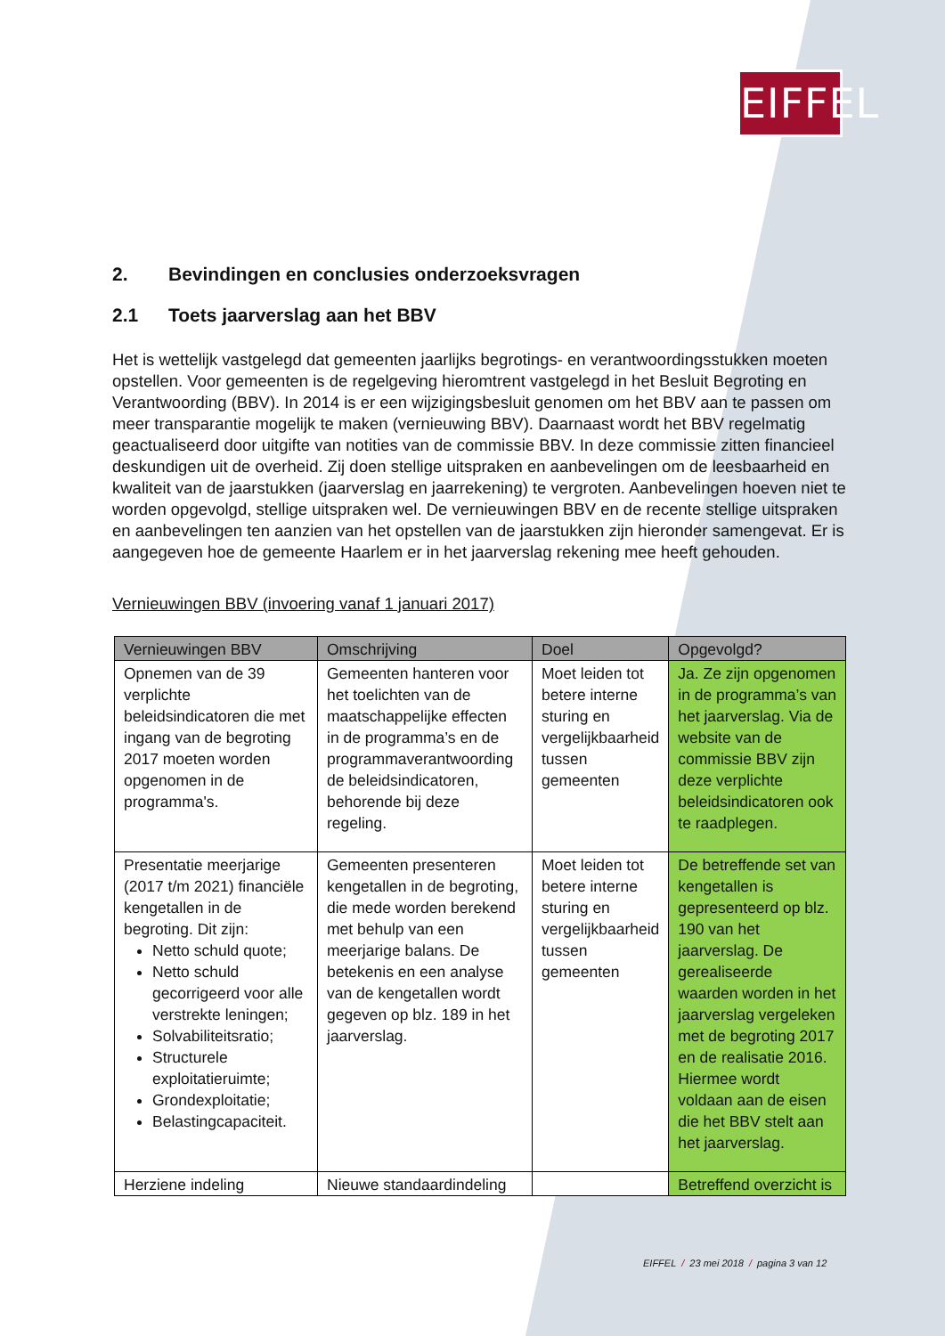EIFFEL
2. Bevindingen en conclusies onderzoeksvragen
2.1 Toets jaarverslag aan het BBV
Het is wettelijk vastgelegd dat gemeenten jaarlijks begrotings- en verantwoordingsstukken moeten opstellen. Voor gemeenten is de regelgeving hieromtrent vastgelegd in het Besluit Begroting en Verantwoording (BBV). In 2014 is er een wijzigingsbesluit genomen om het BBV aan te passen om meer transparantie mogelijk te maken (vernieuwing BBV). Daarnaast wordt het BBV regelmatig geactualiseerd door uitgifte van notities van de commissie BBV. In deze commissie zitten financieel deskundigen uit de overheid. Zij doen stellige uitspraken en aanbevelingen om de leesbaarheid en kwaliteit van de jaarstukken (jaarverslag en jaarrekening) te vergroten. Aanbevelingen hoeven niet te worden opgevolgd, stellige uitspraken wel. De vernieuwingen BBV en de recente stellige uitspraken en aanbevelingen ten aanzien van het opstellen van de jaarstukken zijn hieronder samengevat. Er is aangegeven hoe de gemeente Haarlem er in het jaarverslag rekening mee heeft gehouden.
Vernieuwingen BBV (invoering vanaf 1 januari 2017)
| Vernieuwingen BBV | Omschrijving | Doel | Opgevolgd? |
| --- | --- | --- | --- |
| Opnemen van de 39 verplichte beleidsindicatoren die met ingang van de begroting 2017 moeten worden opgenomen in de programma's. | Gemeenten hanteren voor het toelichten van de maatschappelijke effecten in de programma’s en de programmaverantwoording de beleidsindicatoren, behorende bij deze regeling. | Moet leiden tot betere interne sturing en vergelijkbaarheid tussen gemeenten | Ja. Ze zijn opgenomen in de programma’s van het jaarverslag. Via de website van de commissie BBV zijn deze verplichte beleidsindicatoren ook te raadplegen. |
| Presentatie meerjarige (2017 t/m 2021) financiële kengetallen in de begroting. Dit zijn: Netto schuld quote; Netto schuld gecorrigeerd voor alle verstrekte leningen; Solvabiliteitsratio; Structurele exploitatieruimte; Grondexploitatie; Belastingcapaciteit. | Gemeenten presenteren kengetallen in de begroting, die mede worden berekend met behulp van een meerjarige balans. De betekenis en een analyse van de kengetallen wordt gegeven op blz. 189 in het jaarverslag. | Moet leiden tot betere interne sturing en vergelijkbaarheid tussen gemeenten | De betreffende set van kengetallen is gepresenteerd op blz. 190 van het jaarverslag. De gerealiseerde waarden worden in het jaarverslag vergeleken met de begroting 2017 en de realisatie 2016. Hiermee wordt voldaan aan de eisen die het BBV stelt aan het jaarverslag. |
| Herziene indeling | Nieuwe standaardindeling | | Betreffend overzicht is |
EIFFEL / 23 mei 2018 / pagina 3 van 12